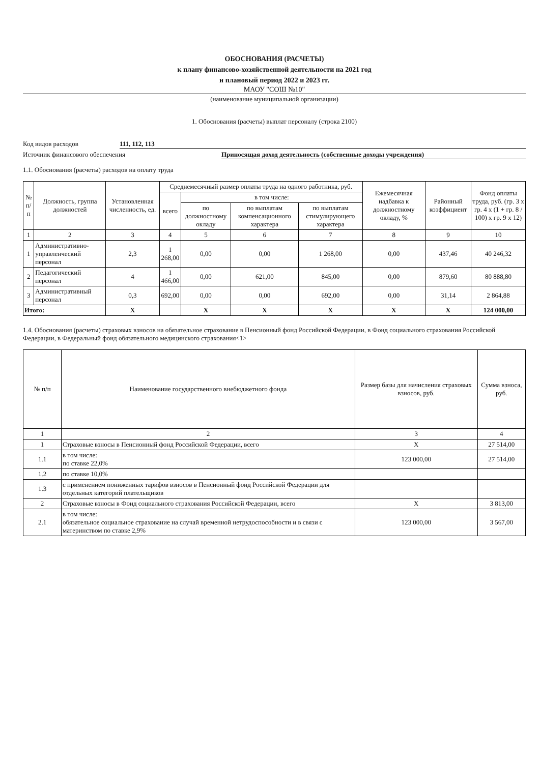ОБОСНОВАНИЯ (РАСЧЕТЫ)
к плану финансово-хозяйственной деятельности на 2021 год
и плановый период 2022 и 2023 гг.
МАОУ "СОШ №10"
(наименование муниципальной организации)
1. Обоснования (расчеты) выплат персоналу (строка 2100)
Код видов расходов 111, 112, 113
Источник финансового обеспечения Приносящая доход деятельность (собственные доходы учреждения)
1.1. Обоснования (расчеты) расходов на оплату труда
| № п/п | Должность, группа должностей | Установленная численность, ед. | Среднемесячный размер оплаты труда на одного работника, руб. | | | | Ежемесячная надбавка к должностному окладу, % | Районный коэффициент | Фонд оплаты труда, руб. (гр. 3 x гр. 4 x (1 + гр. 8 / 100) x гр. 9 x 12) |
| --- | --- | --- | --- | --- | --- | --- | --- | --- | --- |
| | | | всего | в том числе: | | | | | |
| | | | | по должностному окладу | по выплатам компенсационного характера | по выплатам стимулирующего характера | | | |
| 1 | 2 | 3 | 4 | 5 | 6 | 7 | 8 | 9 | 10 |
| 1 | Административно-управленческий персонал | 2,3 | 1 268,00 | 0,00 | 0,00 | 1 268,00 | 0,00 | 437,46 | 40 246,32 |
| 2 | Педагогический персонал | 4 | 1 466,00 | 0,00 | 621,00 | 845,00 | 0,00 | 879,60 | 80 888,80 |
| 3 | Административный персонал | 0,3 | 692,00 | 0,00 | 0,00 | 692,00 | 0,00 | 31,14 | 2 864,88 |
| Итого: | | X | | X | X | X | X | X | 124 000,00 |
1.4. Обоснования (расчеты) страховых взносов на обязательное страхование в Пенсионный фонд Российской Федерации, в Фонд социального страхования Российской Федерации, в Федеральный фонд обязательного медицинского страхования<1>
| № п/п | Наименование государственного внебюджетного фонда | Размер базы для начисления страховых взносов, руб. | Сумма взноса, руб. |
| --- | --- | --- | --- |
| 1 | 2 | 3 | 4 |
| 1 | Страховые взносы в Пенсионный фонд Российской Федерации, всего | X | 27 514,00 |
| 1.1 | в том числе: по ставке 22,0% | 123 000,00 | 27 514,00 |
| 1.2 | по ставке 10,0% | | |
| 1.3 | с применением пониженных тарифов взносов в Пенсионный фонд Российской Федерации для отдельных категорий плательщиков | | |
| 2 | Страховые взносы в Фонд социального страхования Российской Федерации, всего | X | 3 813,00 |
| 2.1 | в том числе: обязательное социальное страхование на случай временной нетрудоспособности и в связи с материнством по ставке 2,9% | 123 000,00 | 3 567,00 |